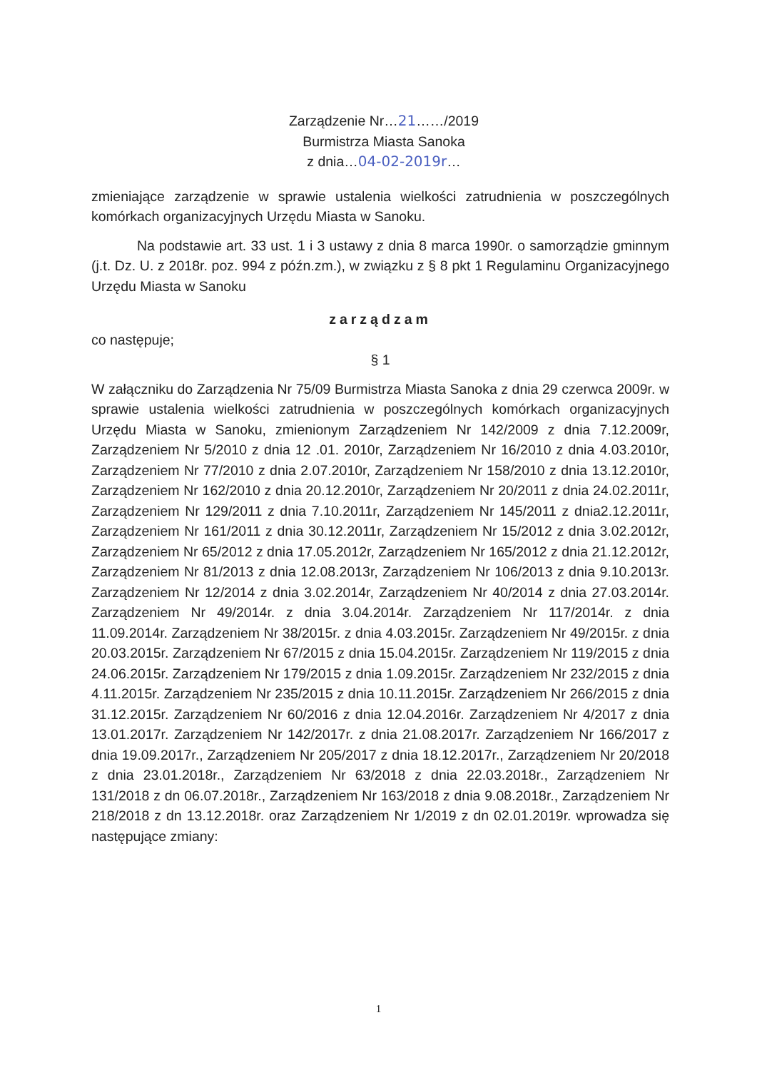Zarządzenie Nr…21……/2019
Burmistrza Miasta Sanoka
z dnia…04-02-2019r…
zmieniające zarządzenie w sprawie ustalenia wielkości zatrudnienia w poszczególnych komórkach organizacyjnych Urzędu Miasta w Sanoku.
Na podstawie art. 33 ust. 1 i 3 ustawy z dnia 8 marca 1990r. o samorządzie gminnym (j.t. Dz. U. z 2018r. poz. 994 z późn.zm.), w związku z § 8 pkt 1 Regulaminu Organizacyjnego Urzędu Miasta w Sanoku
zarządzam
co następuje;
§ 1
W załączniku do Zarządzenia Nr 75/09 Burmistrza Miasta Sanoka z dnia 29 czerwca 2009r. w sprawie ustalenia wielkości zatrudnienia w poszczególnych komórkach organizacyjnych Urzędu Miasta w Sanoku, zmienionym Zarządzeniem Nr 142/2009 z dnia 7.12.2009r, Zarządzeniem Nr 5/2010 z dnia 12 .01. 2010r, Zarządzeniem Nr 16/2010 z dnia 4.03.2010r, Zarządzeniem Nr 77/2010 z dnia 2.07.2010r, Zarządzeniem Nr 158/2010 z dnia 13.12.2010r, Zarządzeniem Nr 162/2010 z dnia 20.12.2010r, Zarządzeniem Nr 20/2011 z dnia 24.02.2011r, Zarządzeniem Nr 129/2011 z dnia 7.10.2011r, Zarządzeniem Nr 145/2011 z dnia2.12.2011r, Zarządzeniem Nr 161/2011 z dnia 30.12.2011r, Zarządzeniem Nr 15/2012 z dnia 3.02.2012r, Zarządzeniem Nr 65/2012 z dnia 17.05.2012r, Zarządzeniem Nr 165/2012 z dnia 21.12.2012r, Zarządzeniem Nr 81/2013 z dnia 12.08.2013r, Zarządzeniem Nr 106/2013 z dnia 9.10.2013r. Zarządzeniem Nr 12/2014 z dnia 3.02.2014r, Zarządzeniem Nr 40/2014 z dnia 27.03.2014r. Zarządzeniem Nr 49/2014r. z dnia 3.04.2014r. Zarządzeniem Nr 117/2014r. z dnia 11.09.2014r. Zarządzeniem Nr 38/2015r. z dnia 4.03.2015r. Zarządzeniem Nr 49/2015r. z dnia 20.03.2015r. Zarządzeniem Nr 67/2015 z dnia 15.04.2015r. Zarządzeniem Nr 119/2015 z dnia 24.06.2015r. Zarządzeniem Nr 179/2015 z dnia 1.09.2015r. Zarządzeniem Nr 232/2015 z dnia 4.11.2015r. Zarządzeniem Nr 235/2015 z dnia 10.11.2015r. Zarządzeniem Nr 266/2015 z dnia 31.12.2015r. Zarządzeniem Nr 60/2016 z dnia 12.04.2016r. Zarządzeniem Nr 4/2017 z dnia 13.01.2017r. Zarządzeniem Nr 142/2017r. z dnia 21.08.2017r. Zarządzeniem Nr 166/2017 z dnia 19.09.2017r., Zarządzeniem Nr 205/2017 z dnia 18.12.2017r., Zarządzeniem Nr 20/2018 z dnia 23.01.2018r., Zarządzeniem Nr 63/2018 z dnia 22.03.2018r., Zarządzeniem Nr 131/2018 z dn 06.07.2018r., Zarządzeniem Nr 163/2018 z dnia 9.08.2018r., Zarządzeniem Nr 218/2018 z dn 13.12.2018r. oraz Zarządzeniem Nr 1/2019 z dn 02.01.2019r. wprowadza się następujące zmiany:
1